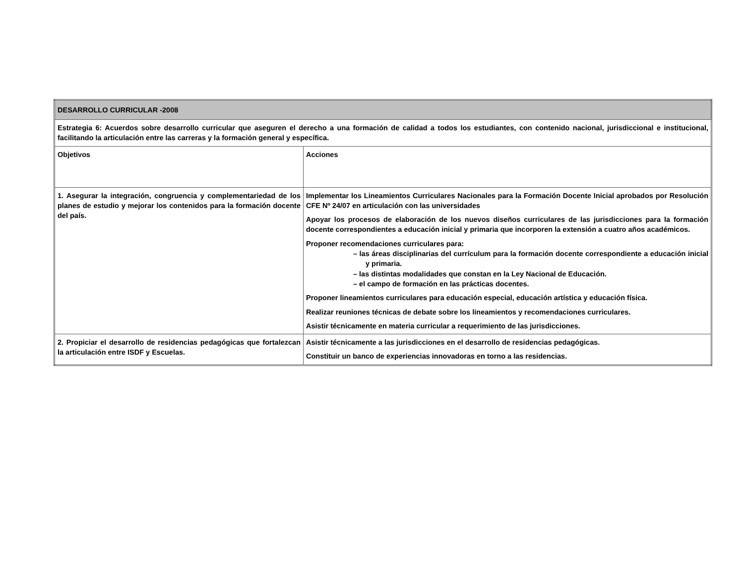| DESARROLLO CURRICULAR -2008 | |
| Estrategia 6: Acuerdos sobre desarrollo curricular que aseguren el derecho a una formación de calidad a todos los estudiantes, con contenido nacional, jurisdiccional e institucional, facilitando la articulación entre las carreras y la formación general y específica. | |
| Objetivos | Acciones |
| 1. Asegurar la integración, congruencia y complementariedad de los planes de estudio y mejorar los contenidos para la formación docente del país. | Implementar los Lineamientos Curriculares Nacionales para la Formación Docente Inicial aprobados por Resolución CFE Nº 24/07 en articulación con las universidades Apoyar los procesos de elaboración de los nuevos diseños curriculares de las jurisdicciones para la formación docente correspondientes a educación inicial y primaria que incorporen la extensión a cuatro años académicos. Proponer recomendaciones curriculares para: – las áreas disciplinarias del currículum para la formación docente correspondiente a educación inicial y primaria. – las distintas modalidades que constan en la Ley Nacional de Educación. – el campo de formación en las prácticas docentes. Proponer lineamientos curriculares para educación especial, educación artística y educación física. Realizar reuniones técnicas de debate sobre los lineamientos y recomendaciones curriculares. Asistir técnicamente en materia curricular a requerimiento de las jurisdicciones. |
| 2. Propiciar el desarrollo de residencias pedagógicas que fortalezcan la articulación entre ISDF y Escuelas. | Asistir técnicamente a las jurisdicciones en el desarrollo de residencias pedagógicas. Constituir un banco de experiencias innovadoras en torno a las residencias. |